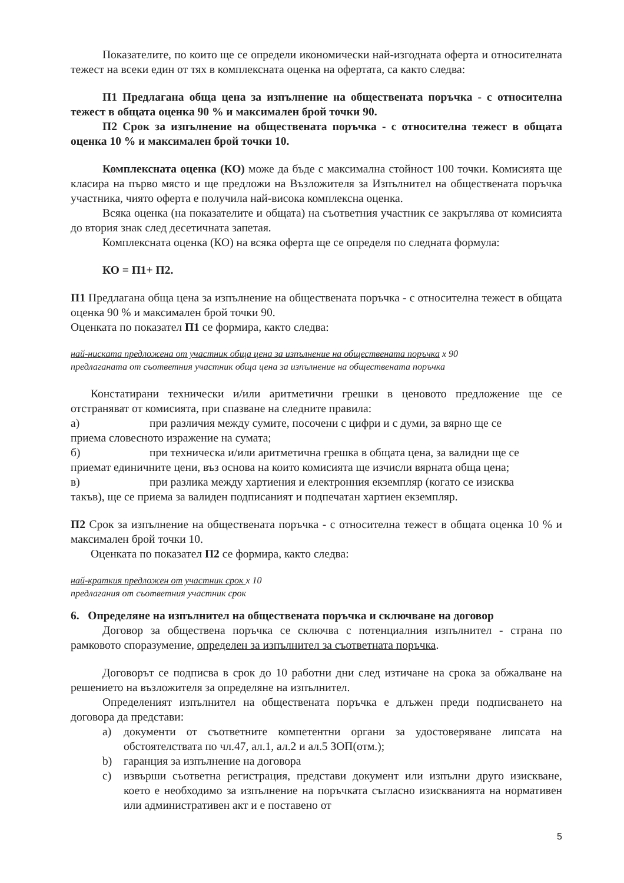Показателите, по които ще се определи икономически най-изгодната оферта и относителната тежест на всеки един от тях в комплексната оценка на офертата, са както следва:
П1 Предлагана обща цена за изпълнение на обществената поръчка - с относителна тежест в общата оценка 90 % и максимален брой точки 90.
П2 Срок за изпълнение на обществената поръчка - с относителна тежест в общата оценка 10 % и максимален брой точки 10.
Комплексната оценка (КО) може да бъде с максимална стойност 100 точки. Комисията ще класира на първо място и ще предложи на Възложителя за Изпълнител на обществената поръчка участника, чиято оферта е получила най-висока комплексна оценка.
Всяка оценка (на показателите и общата) на съответния участник се закръглява от комисията до втория знак след десетичната запетая.
Комплексната оценка (КО) на всяка оферта ще се определя по следната формула:
КО = П1+ П2.
П1 Предлагана обща цена за изпълнение на обществената поръчка - с относителна тежест в общата оценка 90 % и максимален брой точки 90.
Оценката по показател П1 се формира, както следва:
най-ниската предложена от участник обща цена за изпълнение на обществената поръчка x 90
предлаганата от съответния участник обща цена за изпълнение на обществената поръчка
Констатирани технически и/или аритметични грешки в ценовото предложение ще се отстраняват от комисията, при спазване на следните правила:
а) при различия между сумите, посочени с цифри и с думи, за вярно ще се
приема словесното изражение на сумата;
б) при техническа и/или аритметична грешка в общата цена, за валидни ще се
приемат единичните цени, въз основа на които комисията ще изчисли вярната обща цена;
в) при разлика между хартиения и електронния екземпляр (когато се изисква
такъв), ще се приема за валиден подписаният и подпечатан хартиен екземпляр.
П2 Срок за изпълнение на обществената поръчка - с относителна тежест в общата оценка 10 % и максимален брой точки 10.
Оценката по показател П2 се формира, както следва:
най-краткия предложен от участник срок x 10
предлагания от съответния участник срок
6. Определяне на изпълнител на обществената поръчка и сключване на договор
Договор за обществена поръчка се сключва с потенциалния изпълнител - страна по рамковото споразумение, определен за изпълнител за съответната поръчка.
Договорът се подписва в срок до 10 работни дни след изтичане на срока за обжалване на решението на възложителя за определяне на изпълнител.
Определеният изпълнител на обществената поръчка е длъжен преди подписването на договора да представи:
a) документи от съответните компетентни органи за удостоверяване липсата на обстоятелствата по чл.47, ал.1, ал.2 и ал.5 ЗОП(отм.);
b) гаранция за изпълнение на договора
c) извърши съответна регистрация, представи документ или изпълни друго изискване, което е необходимо за изпълнение на поръчката съгласно изискванията на нормативен или административен акт и е поставено от
5